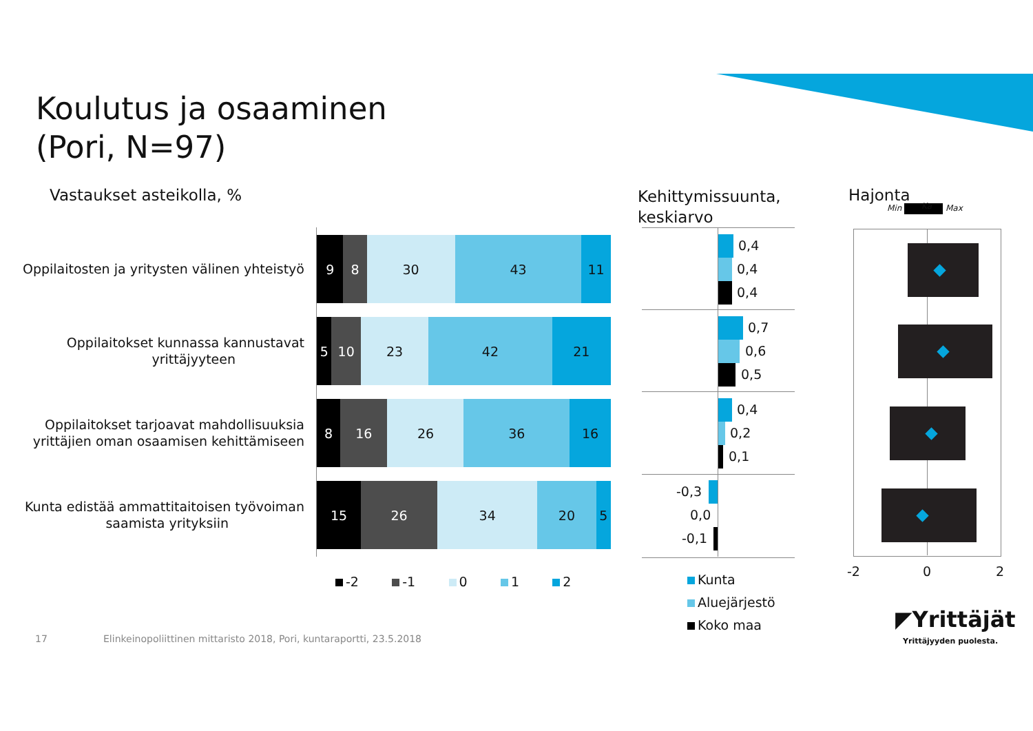Koulutus ja osaaminen
(Pori, N=97)
Vastaukset asteikolla, %
Kehittymissuunta,
keskiarvo
Hajonta
Min Max Ka
Oppilaitosten ja yritysten välinen yhteistyö
9 8 30 43 11
Oppilaitokset kunnassa kannustavat
yrittäjyyteen
5 10 23 42 21
Oppilaitokset tarjoavat mahdollisuuksia yrittäjien oman osaamisen kehittämiseen
8 16 26 36 16
Kunta edistää ammattitaitoisen työvoiman
saamista yrityksiin
15 26 34 20 5
-2 -1 0 1 2
0,4
0,4
0,4
0,7
0,6
0,5
0,4
0,2
0,1
-0,3
0,0
-0,1
Kunta
Aluejärjestö
Koko maa
-2 0 2
◤Yrittäjät
Yrittäjyyden puolesta.
17
Elinkeinopoliittinen mittaristo 2018, Pori, kuntaraportti, 23.5.2018